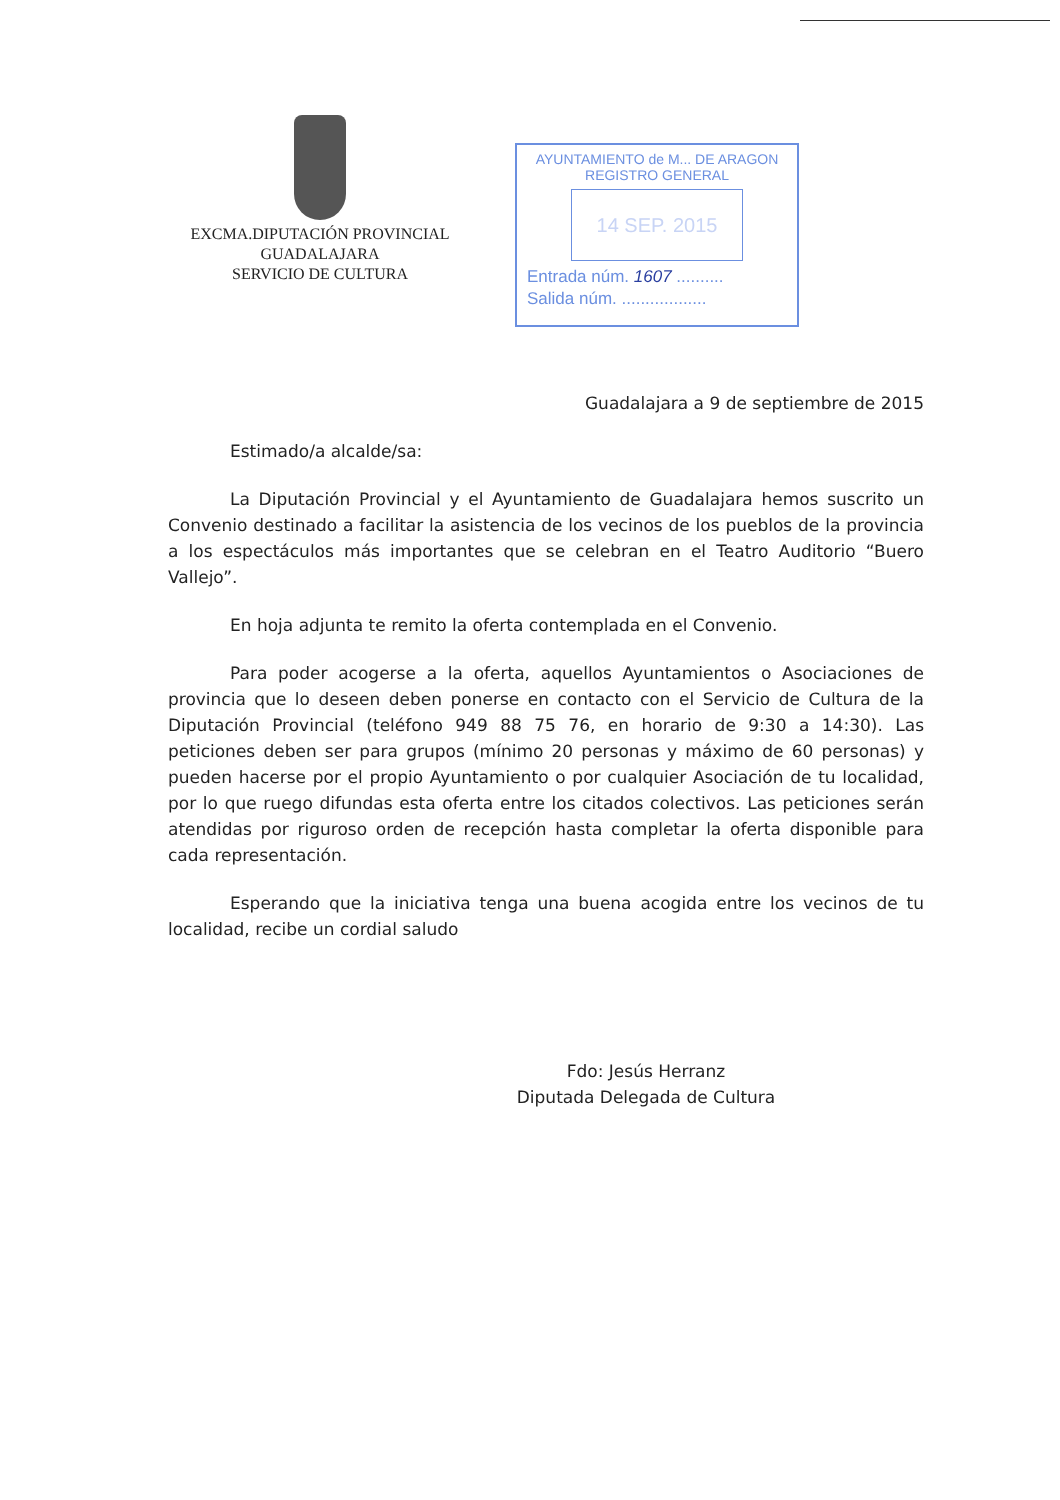EXCMA.DIPUTACIÓN PROVINCIAL
GUADALAJARA
SERVICIO DE CULTURA
AYUNTAMIENTO de M... DE ARAGON
REGISTRO GENERAL
14 SEP. 2015
Entrada núm. 1607 ..........
Salida núm. ..................
Guadalajara a 9 de septiembre de 2015
Estimado/a alcalde/sa:
La Diputación Provincial y el Ayuntamiento de Guadalajara hemos suscrito un Convenio destinado a facilitar la asistencia de los vecinos de los pueblos de la provincia a los espectáculos más importantes que se celebran en el Teatro Auditorio “Buero Vallejo”.
En hoja adjunta te remito la oferta contemplada en el Convenio.
Para poder acogerse a la oferta, aquellos Ayuntamientos o Asociaciones de provincia que lo deseen deben ponerse en contacto con el Servicio de Cultura de la Diputación Provincial (teléfono 949 88 75 76, en horario de 9:30 a 14:30). Las peticiones deben ser para grupos (mínimo 20 personas y máximo de 60 personas) y pueden hacerse por el propio Ayuntamiento o por cualquier Asociación de tu localidad, por lo que ruego difundas esta oferta entre los citados colectivos. Las peticiones serán atendidas por riguroso orden de recepción hasta completar la oferta disponible para cada representación.
Esperando que la iniciativa tenga una buena acogida entre los vecinos de tu localidad, recibe un cordial saludo
Fdo: Jesús Herranz
Diputada Delegada de Cultura